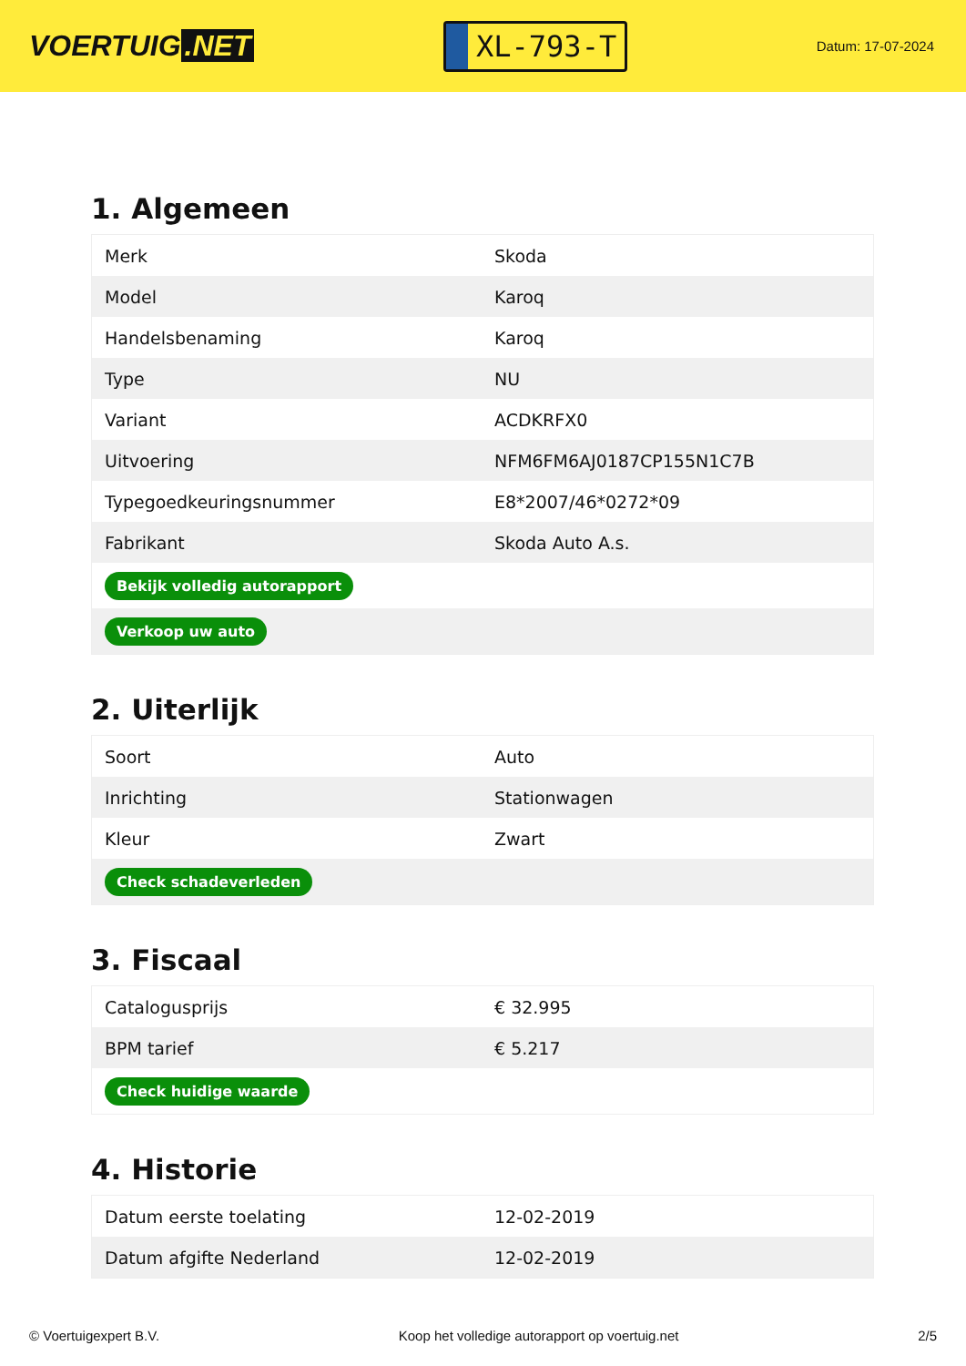VOERTUIG.NET
XL-793-T
Datum: 17-07-2024
1. Algemeen
| Merk | Skoda |
| Model | Karoq |
| Handelsbenaming | Karoq |
| Type | NU |
| Variant | ACDKRFX0 |
| Uitvoering | NFM6FM6AJ0187CP155N1C7B |
| Typegoedkeuringsnummer | E8*2007/46*0272*09 |
| Fabrikant | Skoda Auto A.s. |
| Bekijk volledig autorapport | |
| Verkoop uw auto | |
2. Uiterlijk
| Soort | Auto |
| Inrichting | Stationwagen |
| Kleur | Zwart |
| Check schadeverleden | |
3. Fiscaal
| Catalogusprijs | € 32.995 |
| BPM tarief | € 5.217 |
| Check huidige waarde | |
4. Historie
| Datum eerste toelating | 12-02-2019 |
| Datum afgifte Nederland | 12-02-2019 |
© Voertuigexpert B.V. Koop het volledige autorapport op voertuig.net 2/5